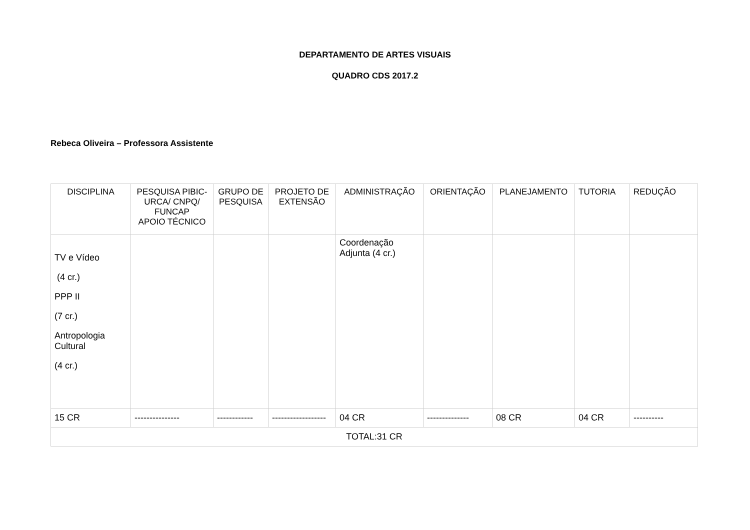DEPARTAMENTO DE ARTES VISUAIS
QUADRO CDS 2017.2
Rebeca Oliveira – Professora Assistente
| DISCIPLINA | PESQUISA PIBIC-URCA/ CNPQ/ FUNCAP APOIO TÉCNICO | GRUPO DE PESQUISA | PROJETO DE EXTENSÃO | ADMINISTRAÇÃO | ORIENTAÇÃO | PLANEJAMENTO | TUTORIA | REDUÇÃO |
| --- | --- | --- | --- | --- | --- | --- | --- | --- |
| TV e Vídeo (4 cr.) PPP II (7 cr.) Antropologia Cultural (4 cr.) | | | | Coordenação Adjunta (4 cr.) | | | | |
| 15 CR | --------------- | ------------ | ------------------ | 04 CR | -------------- | 08 CR | 04 CR | ---------- |
| TOTAL:31 CR | | | | | | | | |